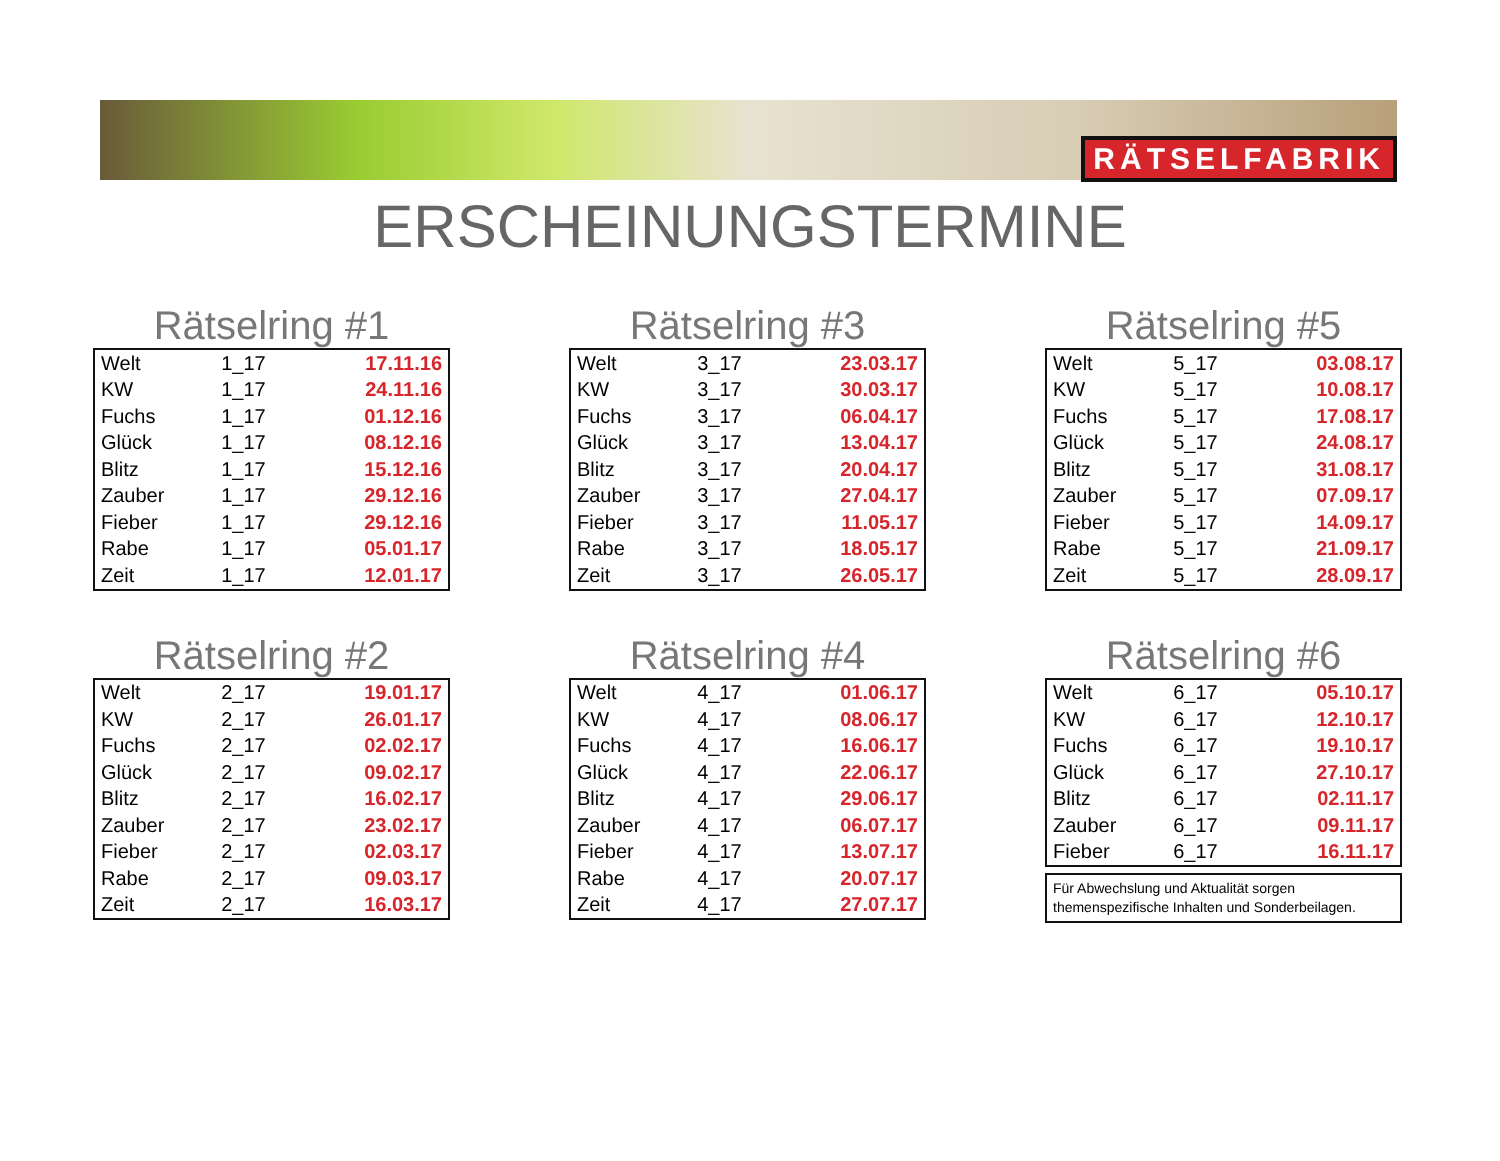RÄTSELFABRIK
ERSCHEINUNGSTERMINE
Rätselring #1
| Welt | 1_17 | 17.11.16 |
| KW | 1_17 | 24.11.16 |
| Fuchs | 1_17 | 01.12.16 |
| Glück | 1_17 | 08.12.16 |
| Blitz | 1_17 | 15.12.16 |
| Zauber | 1_17 | 29.12.16 |
| Fieber | 1_17 | 29.12.16 |
| Rabe | 1_17 | 05.01.17 |
| Zeit | 1_17 | 12.01.17 |
Rätselring #3
| Welt | 3_17 | 23.03.17 |
| KW | 3_17 | 30.03.17 |
| Fuchs | 3_17 | 06.04.17 |
| Glück | 3_17 | 13.04.17 |
| Blitz | 3_17 | 20.04.17 |
| Zauber | 3_17 | 27.04.17 |
| Fieber | 3_17 | 11.05.17 |
| Rabe | 3_17 | 18.05.17 |
| Zeit | 3_17 | 26.05.17 |
Rätselring #5
| Welt | 5_17 | 03.08.17 |
| KW | 5_17 | 10.08.17 |
| Fuchs | 5_17 | 17.08.17 |
| Glück | 5_17 | 24.08.17 |
| Blitz | 5_17 | 31.08.17 |
| Zauber | 5_17 | 07.09.17 |
| Fieber | 5_17 | 14.09.17 |
| Rabe | 5_17 | 21.09.17 |
| Zeit | 5_17 | 28.09.17 |
Rätselring #2
| Welt | 2_17 | 19.01.17 |
| KW | 2_17 | 26.01.17 |
| Fuchs | 2_17 | 02.02.17 |
| Glück | 2_17 | 09.02.17 |
| Blitz | 2_17 | 16.02.17 |
| Zauber | 2_17 | 23.02.17 |
| Fieber | 2_17 | 02.03.17 |
| Rabe | 2_17 | 09.03.17 |
| Zeit | 2_17 | 16.03.17 |
Rätselring #4
| Welt | 4_17 | 01.06.17 |
| KW | 4_17 | 08.06.17 |
| Fuchs | 4_17 | 16.06.17 |
| Glück | 4_17 | 22.06.17 |
| Blitz | 4_17 | 29.06.17 |
| Zauber | 4_17 | 06.07.17 |
| Fieber | 4_17 | 13.07.17 |
| Rabe | 4_17 | 20.07.17 |
| Zeit | 4_17 | 27.07.17 |
Rätselring #6
| Welt | 6_17 | 05.10.17 |
| KW | 6_17 | 12.10.17 |
| Fuchs | 6_17 | 19.10.17 |
| Glück | 6_17 | 27.10.17 |
| Blitz | 6_17 | 02.11.17 |
| Zauber | 6_17 | 09.11.17 |
| Fieber | 6_17 | 16.11.17 |
Für Abwechslung und Aktualität sorgen
themenspezifische Inhalten und Sonderbeilagen.